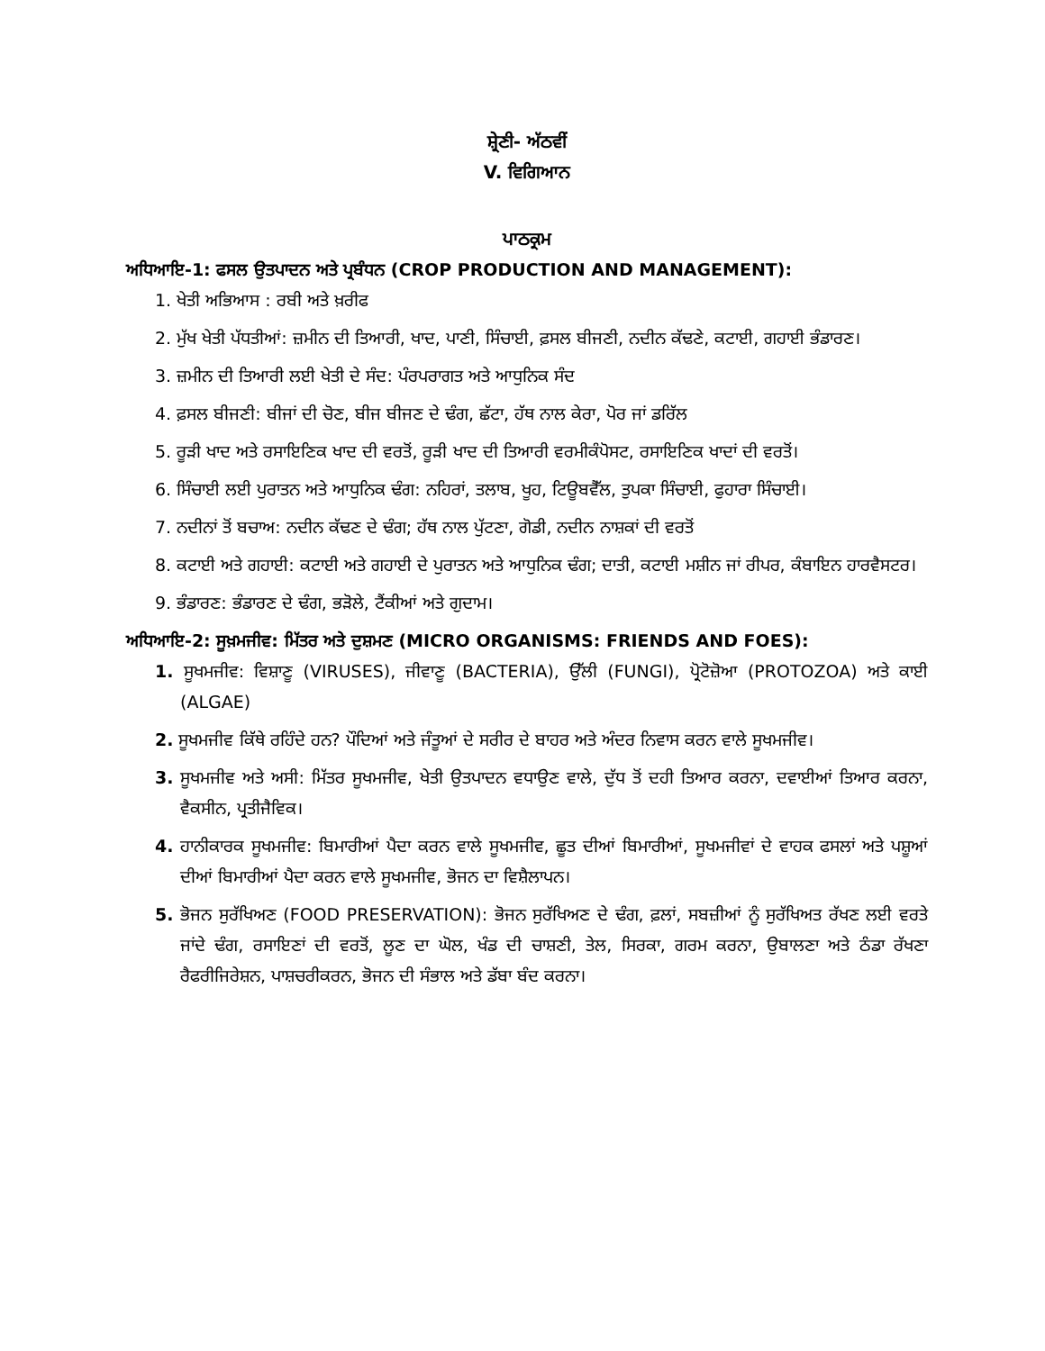ਸ਼੍ਰੇਣੀ- ਅੱਠਵੀਂ
V. ਵਿਗਿਆਨ
ਪਾਠਕ੍ਰਮ
ਅਧਿਆਇ-1: ਫਸਲ ਉਤਪਾਦਨ ਅਤੇ ਪ੍ਰਬੰਧਨ (CROP PRODUCTION AND MANAGEMENT):
1. ਖੇਤੀ ਅਭਿਆਸ : ਰਬੀ ਅਤੇ ਖ਼ਰੀਫ
2. ਮੁੱਖ ਖੇਤੀ ਪੱਧਤੀਆਂ: ਜ਼ਮੀਨ ਦੀ ਤਿਆਰੀ, ਖਾਦ, ਪਾਣੀ, ਸਿੰਚਾਈ, ਫ਼ਸਲ ਬੀਜਣੀ, ਨਦੀਨ ਕੱਢਣੇ, ਕਟਾਈ, ਗਹਾਈ ਭੰਡਾਰਣ।
3. ਜ਼ਮੀਨ ਦੀ ਤਿਆਰੀ ਲਈ ਖੇਤੀ ਦੇ ਸੰਦ: ਪੰਰਪਰਾਗਤ ਅਤੇ ਆਧੁਨਿਕ ਸੰਦ
4. ਫ਼ਸਲ ਬੀਜਣੀ: ਬੀਜਾਂ ਦੀ ਚੋਣ, ਬੀਜ ਬੀਜਣ ਦੇ ਢੰਗ, ਛੱਟਾ, ਹੱਥ ਨਾਲ ਕੇਰਾ, ਪੋਰ ਜਾਂ ਡਰਿੱਲ
5. ਰੂੜੀ ਖਾਦ ਅਤੇ ਰਸਾਇਣਿਕ ਖਾਦ ਦੀ ਵਰਤੋਂ, ਰੂੜੀ ਖਾਦ ਦੀ ਤਿਆਰੀ ਵਰਮੀਕੰਪੋਸਟ, ਰਸਾਇਣਿਕ ਖਾਦਾਂ ਦੀ ਵਰਤੋਂ।
6. ਸਿੰਚਾਈ ਲਈ ਪੁਰਾਤਨ ਅਤੇ ਆਧੁਨਿਕ ਢੰਗ: ਨਹਿਰਾਂ, ਤਲਾਬ, ਖੂਹ, ਟਿਊਬਵੈੱਲ, ਤੁਪਕਾ ਸਿੰਚਾਈ, ਫੁਹਾਰਾ ਸਿੰਚਾਈ।
7. ਨਦੀਨਾਂ ਤੋਂ ਬਚਾਅ: ਨਦੀਨ ਕੱਢਣ ਦੇ ਢੰਗ; ਹੱਥ ਨਾਲ ਪੁੱਟਣਾ, ਗੋਡੀ, ਨਦੀਨ ਨਾਸ਼ਕਾਂ ਦੀ ਵਰਤੋਂ
8. ਕਟਾਈ ਅਤੇ ਗਹਾਈ: ਕਟਾਈ ਅਤੇ ਗਹਾਈ ਦੇ ਪੁਰਾਤਨ ਅਤੇ ਆਧੁਨਿਕ ਢੰਗ; ਦਾਤੀ, ਕਟਾਈ ਮਸ਼ੀਨ ਜਾਂ ਰੀਪਰ, ਕੰਬਾਇਨ ਹਾਰਵੈਸਟਰ।
9. ਭੰਡਾਰਣ: ਭੰਡਾਰਣ ਦੇ ਢੰਗ, ਭੜੋਲੇ, ਟੈਂਕੀਆਂ ਅਤੇ ਗੁਦਾਮ।
ਅਧਿਆਇ-2: ਸੂਖ਼ਮਜੀਵ: ਮਿੱਤਰ ਅਤੇ ਦੁਸ਼ਮਣ (MICRO ORGANISMS: FRIENDS AND FOES):
1. ਸੂਖਮਜੀਵ: ਵਿਸ਼ਾਣੂ (VIRUSES), ਜੀਵਾਣੂ (BACTERIA), ਉੱਲੀ (FUNGI), ਪ੍ਰੋਟੋਜ਼ੋਆ (PROTOZOA) ਅਤੇ ਕਾਈ (ALGAE)
2. ਸੂਖਮਜੀਵ ਕਿੱਥੇ ਰਹਿੰਦੇ ਹਨ? ਪੌਦਿਆਂ ਅਤੇ ਜੰਤੂਆਂ ਦੇ ਸਰੀਰ ਦੇ ਬਾਹਰ ਅਤੇ ਅੰਦਰ ਨਿਵਾਸ ਕਰਨ ਵਾਲੇ ਸੂਖਮਜੀਵ।
3. ਸੂਖਮਜੀਵ ਅਤੇ ਅਸੀ: ਮਿੱਤਰ ਸੂਖਮਜੀਵ, ਖੇਤੀ ਉਤਪਾਦਨ ਵਧਾਉਣ ਵਾਲੇ, ਦੁੱਧ ਤੋਂ ਦਹੀ ਤਿਆਰ ਕਰਨਾ, ਦਵਾਈਆਂ ਤਿਆਰ ਕਰਨਾ, ਵੈਕਸੀਨ, ਪ੍ਰਤੀਜੈਵਿਕ।
4. ਹਾਨੀਕਾਰਕ ਸੂਖਮਜੀਵ: ਬਿਮਾਰੀਆਂ ਪੈਦਾ ਕਰਨ ਵਾਲੇ ਸੂਖਮਜੀਵ, ਛੂਤ ਦੀਆਂ ਬਿਮਾਰੀਆਂ, ਸੂਖਮਜੀਵਾਂ ਦੇ ਵਾਹਕ ਫਸਲਾਂ ਅਤੇ ਪਸ਼ੂਆਂ ਦੀਆਂ ਬਿਮਾਰੀਆਂ ਪੈਦਾ ਕਰਨ ਵਾਲੇ ਸੂਖਮਜੀਵ, ਭੋਜਨ ਦਾ ਵਿਸ਼ੈਲਾਪਨ।
5. ਭੋਜਨ ਸੁਰੱਖਿਅਣ (FOOD PRESERVATION): ਭੋਜਨ ਸੁਰੱਖਿਅਣ ਦੇ ਢੰਗ, ਫ਼ਲਾਂ, ਸਬਜ਼ੀਆਂ ਨੂੰ ਸੁਰੱਖਿਅਤ ਰੱਖਣ ਲਈ ਵਰਤੇ ਜਾਂਦੇ ਢੰਗ, ਰਸਾਇਣਾਂ ਦੀ ਵਰਤੋਂ, ਲੂਣ ਦਾ ਘੋਲ, ਖੰਡ ਦੀ ਚਾਸ਼ਣੀ, ਤੇਲ, ਸਿਰਕਾ, ਗਰਮ ਕਰਨਾ, ਉਬਾਲਣਾ ਅਤੇ ਠੰਡਾ ਰੱਖਣਾ ਰੈਫਰੀਜਿਰੇਸ਼ਨ, ਪਾਸ਼ਚਰੀਕਰਨ, ਭੋਜਨ ਦੀ ਸੰਭਾਲ ਅਤੇ ਡੱਬਾ ਬੰਦ ਕਰਨਾ।